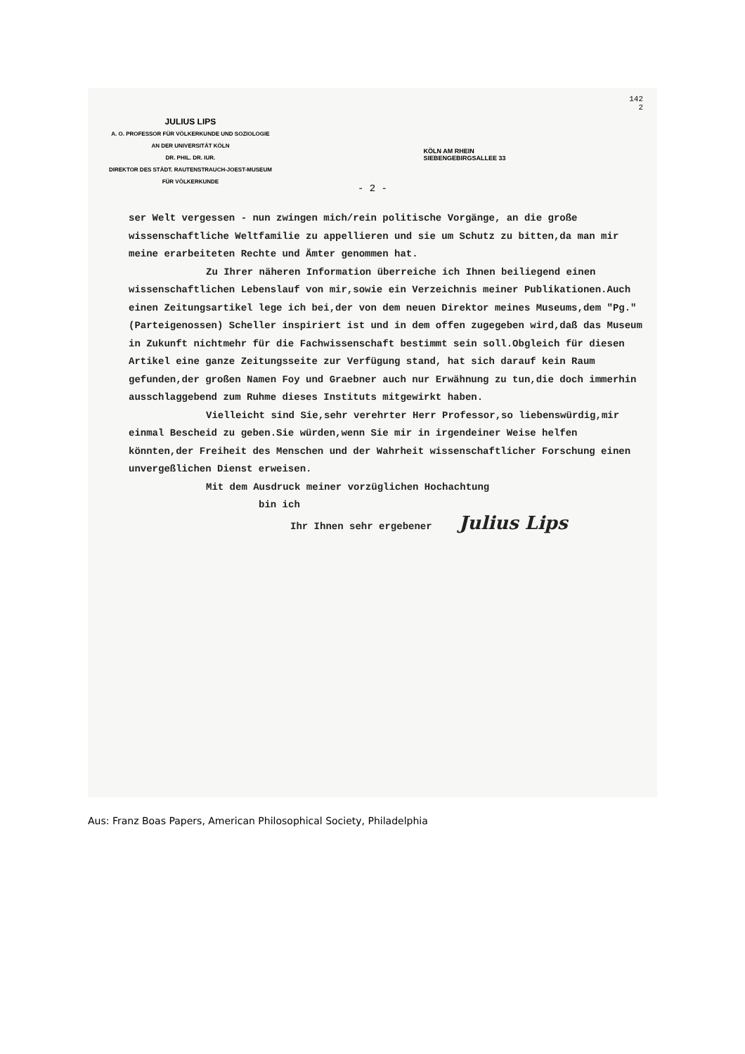JULIUS LIPS
A. O. PROFESSOR FÜR VÖLKERKUNDE UND SOZIOLOGIE
AN DER UNIVERSITÄT KÖLN
DR. PHIL. DR. IUR.
DIREKTOR DES STÄDT. RAUTENSTRAUCH-JOEST-MUSEUM
FÜR VÖLKERKUNDE
KÖLN AM RHEIN
SIEBENGEBIRGSALLEE 33
142
2
- 2 -
ser Welt vergessen - nun zwingen mich/rein politische Vorgänge, an die große wissenschaftliche Weltfamilie zu appellieren und sie um Schutz zu bitten,da man mir meine erarbeiteten Rechte und Ämter genommen hat.
Zu Ihrer näheren Information überreiche ich Ihnen beiliegend einen wissenschaftlichen Lebenslauf von mir,sowie ein Verzeichnis meiner Publikationen.Auch einen Zeitungsartikel lege ich bei,der von dem neuen Direktor meines Museums,dem "Pg." (Parteigenossen) Scheller inspiriert ist und in dem offen zugegeben wird,daß das Museum in Zukunft nichtmehr für die Fachwissenschaft bestimmt sein soll.Obgleich für diesen Artikel eine ganze Zeitungsseite zur Verfügung stand, hat sich darauf kein Raum gefunden,der großen Namen Foy und Graebner auch nur Erwähnung zu tun,die doch immerhin ausschlaggebend zum Ruhme dieses Instituts mitgewirkt haben.
Vielleicht sind Sie,sehr verehrter Herr Professor,so liebenswürdig,mir einmal Bescheid zu geben.Sie würden,wenn Sie mir in irgendeiner Weise helfen könnten,der Freiheit des Menschen und der Wahrheit wissenschaftlicher Forschung einen unvergeßlichen Dienst erweisen.
Mit dem Ausdruck meiner vorzüglichen Hochachtung
bin ich
Ihr Ihnen sehr ergebener Julius Lips
Aus: Franz Boas Papers, American Philosophical Society, Philadelphia